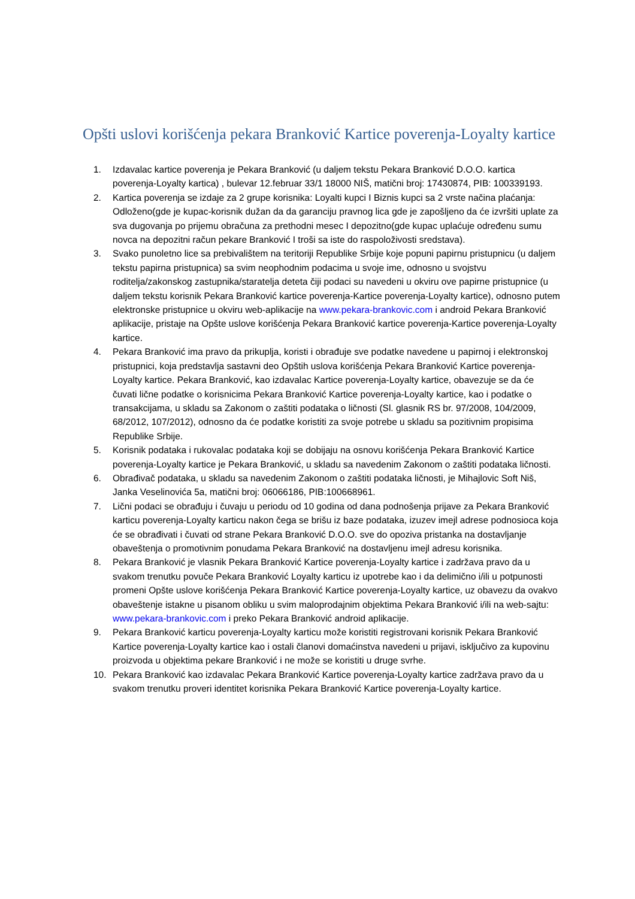Opšti uslovi korišćenja pekara Branković Kartice poverenja-Loyalty kartice
1. Izdavalac kartice poverenja je Pekara Branković (u daljem tekstu Pekara Branković D.O.O. kartica poverenja-Loyalty kartica) , bulevar 12.februar 33/1 18000 NIŠ, matični broj: 17430874, PIB: 100339193.
2. Kartica poverenja se izdaje za 2 grupe korisnika: Loyalti kupci I Biznis kupci sa 2 vrste načina plaćanja: Odloženo(gde je kupac-korisnik dužan da da garanciju pravnog lica gde je zapošljeno da će izvršiti uplate za sva dugovanja po prijemu obračuna za prethodni mesec I depozitno(gde kupac uplaćuje određenu sumu novca na depozitni račun pekare Branković I troši sa iste do raspoloživosti sredstava).
3. Svako punoletno lice sa prebivalištem na teritoriji Republike Srbije koje popuni papirnu pristupnicu (u daljem tekstu papirna pristupnica) sa svim neophodnim podacima u svoje ime, odnosno u svojstvu roditelja/zakonskog zastupnika/staratelja deteta čiji podaci su navedeni u okviru ove papirne pristupnice (u daljem tekstu korisnik Pekara Branković kartice poverenja-Kartice poverenja-Loyalty kartice), odnosno putem elektronske pristupnice u okviru web-aplikacije na www.pekara-brankovic.com i android Pekara Branković aplikacije, pristaje na Opšte uslove korišćenja Pekara Branković kartice poverenja-Kartice poverenja-Loyalty kartice.
4. Pekara Branković ima pravo da prikuplja, koristi i obrađuje sve podatke navedene u papirnoj i elektronskoj pristupnici, koja predstavlja sastavni deo Opštih uslova korišćenja Pekara Branković Kartice poverenja-Loyalty kartice. Pekara Branković, kao izdavalac Kartice poverenja-Loyalty kartice, obavezuje se da će čuvati lične podatke o korisnicima Pekara Branković Kartice poverenja-Loyalty kartice, kao i podatke o transakcijama, u skladu sa Zakonom o zaštiti podataka o ličnosti (Sl. glasnik RS br. 97/2008, 104/2009, 68/2012, 107/2012), odnosno da će podatke koristiti za svoje potrebe u skladu sa pozitivnim propisima Republike Srbije.
5. Korisnik podataka i rukovalac podataka koji se dobijaju na osnovu korišćenja Pekara Branković Kartice poverenja-Loyalty kartice je Pekara Branković, u skladu sa navedenim Zakonom o zaštiti podataka ličnosti.
6. Obrađivač podataka, u skladu sa navedenim Zakonom o zaštiti podataka ličnosti, je Mihajlovic Soft Niš, Janka Veselinovića 5a, matični broj: 06066186, PIB:100668961.
7. Lični podaci se obrađuju i čuvaju u periodu od 10 godina od dana podnošenja prijave za Pekara Branković karticu poverenja-Loyalty karticu nakon čega se brišu iz baze podataka, izuzev imejl adrese podnosioca koja će se obrađivati i čuvati od strane Pekara Branković D.O.O. sve do opoziva pristanka na dostavljanje obaveštenja o promotivnim ponudama Pekara Branković na dostavljenu imejl adresu korisnika.
8. Pekara Branković je vlasnik Pekara Branković Kartice poverenja-Loyalty kartice i zadržava pravo da u svakom trenutku povuče Pekara Branković Loyalty karticu iz upotrebe kao i da delimično i/ili u potpunosti promeni Opšte uslove korišćenja Pekara Branković Kartice poverenja-Loyalty kartice, uz obavezu da ovakvo obaveštenje istakne u pisanom obliku u svim maloprodajnim objektima Pekara Branković i/ili na web-sajtu: www.pekara-brankovic.com i preko Pekara Branković android aplikacije.
9. Pekara Branković karticu poverenja-Loyalty karticu može koristiti registrovani korisnik Pekara Branković Kartice poverenja-Loyalty kartice kao i ostali članovi domaćinstva navedeni u prijavi, isključivo za kupovinu proizvoda u objektima pekare Branković i ne može se koristiti u druge svrhe.
10. Pekara Branković kao izdavalac Pekara Branković Kartice poverenja-Loyalty kartice zadržava pravo da u svakom trenutku proveri identitet korisnika Pekara Branković Kartice poverenja-Loyalty kartice.